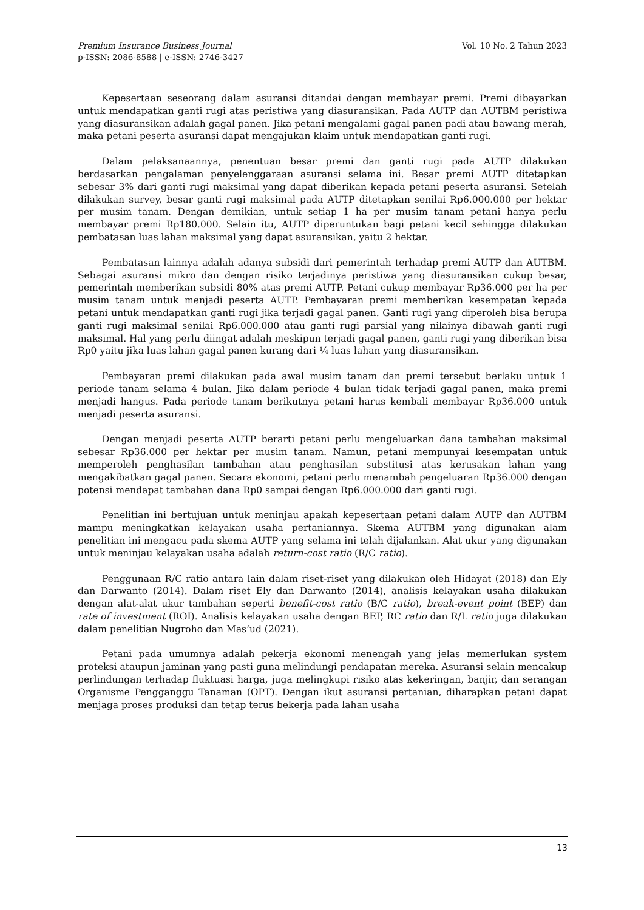Vol. 10 No. 2 Tahun 2023 Premium Insurance Business Journal
p-ISSN: 2086-8588 | e-ISSN: 2746-3427
Kepesertaan seseorang dalam asuransi ditandai dengan membayar premi. Premi dibayarkan untuk mendapatkan ganti rugi atas peristiwa yang diasuransikan. Pada AUTP dan AUTBM peristiwa yang diasuransikan adalah gagal panen. Jika petani mengalami gagal panen padi atau bawang merah, maka petani peserta asuransi dapat mengajukan klaim untuk mendapatkan ganti rugi.
Dalam pelaksanaannya, penentuan besar premi dan ganti rugi pada AUTP dilakukan berdasarkan pengalaman penyelenggaraan asuransi selama ini. Besar premi AUTP ditetapkan sebesar 3% dari ganti rugi maksimal yang dapat diberikan kepada petani peserta asuransi. Setelah dilakukan survey, besar ganti rugi maksimal pada AUTP ditetapkan senilai Rp6.000.000 per hektar per musim tanam. Dengan demikian, untuk setiap 1 ha per musim tanam petani hanya perlu membayar premi Rp180.000. Selain itu, AUTP diperuntukan bagi petani kecil sehingga dilakukan pembatasan luas lahan maksimal yang dapat asuransikan, yaitu 2 hektar.
Pembatasan lainnya adalah adanya subsidi dari pemerintah terhadap premi AUTP dan AUTBM. Sebagai asuransi mikro dan dengan risiko terjadinya peristiwa yang diasuransikan cukup besar, pemerintah memberikan subsidi 80% atas premi AUTP. Petani cukup membayar Rp36.000 per ha per musim tanam untuk menjadi peserta AUTP. Pembayaran premi memberikan kesempatan kepada petani untuk mendapatkan ganti rugi jika terjadi gagal panen. Ganti rugi yang diperoleh bisa berupa ganti rugi maksimal senilai Rp6.000.000 atau ganti rugi parsial yang nilainya dibawah ganti rugi maksimal. Hal yang perlu diingat adalah meskipun terjadi gagal panen, ganti rugi yang diberikan bisa Rp0 yaitu jika luas lahan gagal panen kurang dari ¼ luas lahan yang diasuransikan.
Pembayaran premi dilakukan pada awal musim tanam dan premi tersebut berlaku untuk 1 periode tanam selama 4 bulan. Jika dalam periode 4 bulan tidak terjadi gagal panen, maka premi menjadi hangus. Pada periode tanam berikutnya petani harus kembali membayar Rp36.000 untuk menjadi peserta asuransi.
Dengan menjadi peserta AUTP berarti petani perlu mengeluarkan dana tambahan maksimal sebesar Rp36.000 per hektar per musim tanam. Namun, petani mempunyai kesempatan untuk memperoleh penghasilan tambahan atau penghasilan substitusi atas kerusakan lahan yang mengakibatkan gagal panen. Secara ekonomi, petani perlu menambah pengeluaran Rp36.000 dengan potensi mendapat tambahan dana Rp0 sampai dengan Rp6.000.000 dari ganti rugi.
Penelitian ini bertujuan untuk meninjau apakah kepesertaan petani dalam AUTP dan AUTBM mampu meningkatkan kelayakan usaha pertaniannya. Skema AUTBM yang digunakan alam penelitian ini mengacu pada skema AUTP yang selama ini telah dijalankan. Alat ukur yang digunakan untuk meninjau kelayakan usaha adalah return-cost ratio (R/C ratio).
Penggunaan R/C ratio antara lain dalam riset-riset yang dilakukan oleh Hidayat (2018) dan Ely dan Darwanto (2014). Dalam riset Ely dan Darwanto (2014), analisis kelayakan usaha dilakukan dengan alat-alat ukur tambahan seperti benefit-cost ratio (B/C ratio), break-event point (BEP) dan rate of investment (ROI). Analisis kelayakan usaha dengan BEP, RC ratio dan R/L ratio juga dilakukan dalam penelitian Nugroho dan Mas’ud (2021).
Petani pada umumnya adalah pekerja ekonomi menengah yang jelas memerlukan system proteksi ataupun jaminan yang pasti guna melindungi pendapatan mereka. Asuransi selain mencakup perlindungan terhadap fluktuasi harga, juga melingkupi risiko atas kekeringan, banjir, dan serangan Organisme Pengganggu Tanaman (OPT). Dengan ikut asuransi pertanian, diharapkan petani dapat menjaga proses produksi dan tetap terus bekerja pada lahan usaha
13